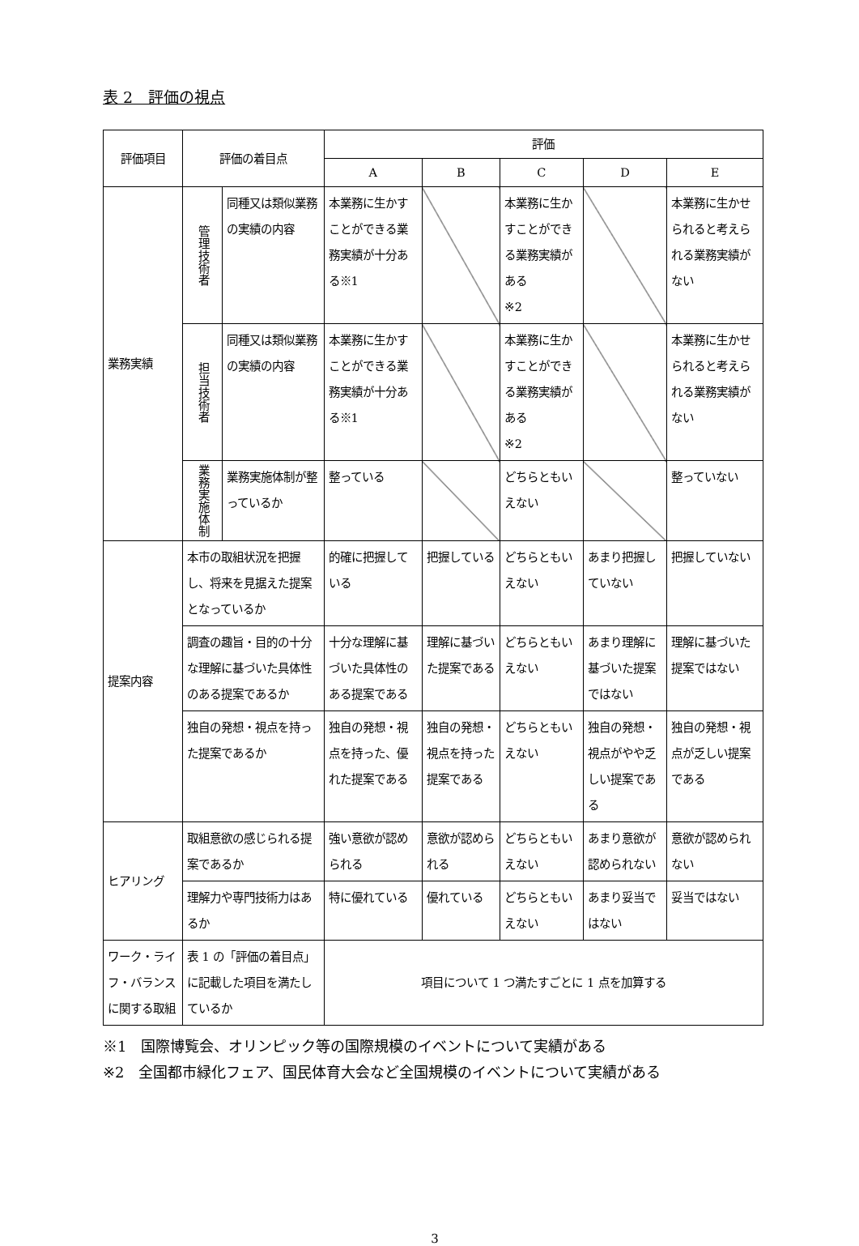表 2　評価の視点
| 評価項目 | 評価の着目点 | | 評価 | | | | |
| --- | --- | --- | --- | --- | --- | --- | --- |
| | | | A | B | C | D | E |
| 業務実績 | 管理技術者 | 同種又は類似業務の実績の内容 | 本業務に生かすことができる業務実績が十分ある※1 | | 本業務に生かすことができる業務実績がある ※2 | | 本業務に生かせられると考えられる業務実績がない |
| | 担当技術者 | 同種又は類似業務の実績の内容 | 本業務に生かすことができる業務実績が十分ある※1 | | 本業務に生かすことができる業務実績がある ※2 | | 本業務に生かせられると考えられる業務実績がない |
| | 業務実施体制 | 業務実施体制が整っているか | 整っている | | どちらともいえない | | 整っていない |
| 提案内容 | 本市の取組状況を把握し、将来を見据えた提案となっているか | | 的確に把握している | 把握している | どちらともいえない | あまり把握していない | 把握していない |
| | 調査の趣旨・目的の十分な理解に基づいた具体性のある提案であるか | | 十分な理解に基づいた具体性のある提案である | 理解に基づいた提案である | どちらともいえない | あまり理解に基づいた提案ではない | 理解に基づいた提案ではない |
| | 独自の発想・視点を持った提案であるか | | 独自の発想・視点を持った、優れた提案である | 独自の発想・視点を持った提案である | どちらともいえない | 独自の発想・視点がやや乏しい提案である | 独自の発想・視点が乏しい提案である |
| ヒアリング | 取組意欲の感じられる提案であるか | | 強い意欲が認められる | 意欲が認められる | どちらともいえない | あまり意欲が認められない | 意欲が認められない |
| | 理解力や専門技術力はあるか | | 特に優れている | 優れている | どちらともいえない | あまり妥当ではない | 妥当ではない |
| ワーク・ライフ・バランスに関する取組 | 表 1 の「評価の着目点」に記載した項目を満たしているか | | 項目について 1 つ満たすごとに 1 点を加算する | | | | |
※1　国際博覧会、オリンピック等の国際規模のイベントについて実績がある
※2　全国都市緑化フェア、国民体育大会など全国規模のイベントについて実績がある
3